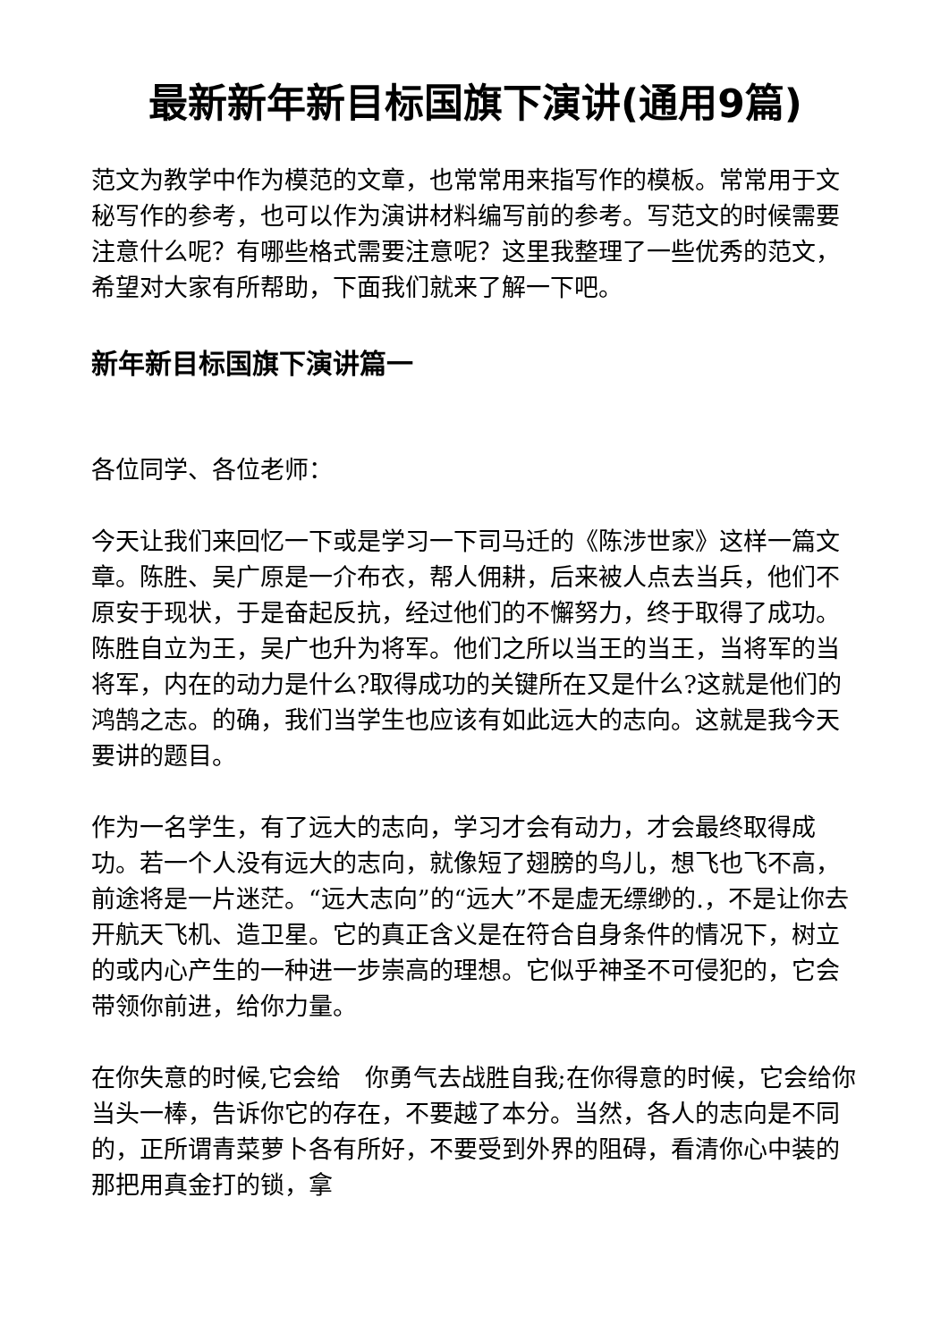最新新年新目标国旗下演讲(通用9篇)
范文为教学中作为模范的文章，也常常用来指写作的模板。常常用于文秘写作的参考，也可以作为演讲材料编写前的参考。写范文的时候需要注意什么呢？有哪些格式需要注意呢？这里我整理了一些优秀的范文，希望对大家有所帮助，下面我们就来了解一下吧。
新年新目标国旗下演讲篇一
各位同学、各位老师：
今天让我们来回忆一下或是学习一下司马迁的《陈涉世家》这样一篇文章。陈胜、吴广原是一介布衣，帮人佣耕，后来被人点去当兵，他们不原安于现状，于是奋起反抗，经过他们的不懈努力，终于取得了成功。陈胜自立为王，吴广也升为将军。他们之所以当王的当王，当将军的当将军，内在的动力是什么?取得成功的关键所在又是什么?这就是他们的鸿鹄之志。的确，我们当学生也应该有如此远大的志向。这就是我今天要讲的题目。
作为一名学生，有了远大的志向，学习才会有动力，才会最终取得成功。若一个人没有远大的志向，就像短了翅膀的鸟儿，想飞也飞不高，前途将是一片迷茫。“远大志向”的“远大”不是虚无缥缈的.，不是让你去开航天飞机、造卫星。它的真正含义是在符合自身条件的情况下，树立的或内心产生的一种进一步崇高的理想。它似乎神圣不可侵犯的，它会带领你前进，给你力量。
在你失意的时候,它会给　你勇气去战胜自我;在你得意的时候，它会给你当头一棒，告诉你它的存在，不要越了本分。当然，各人的志向是不同的，正所谓青菜萝卜各有所好，不要受到外界的阻碍，看清你心中装的那把用真金打的锁，拿